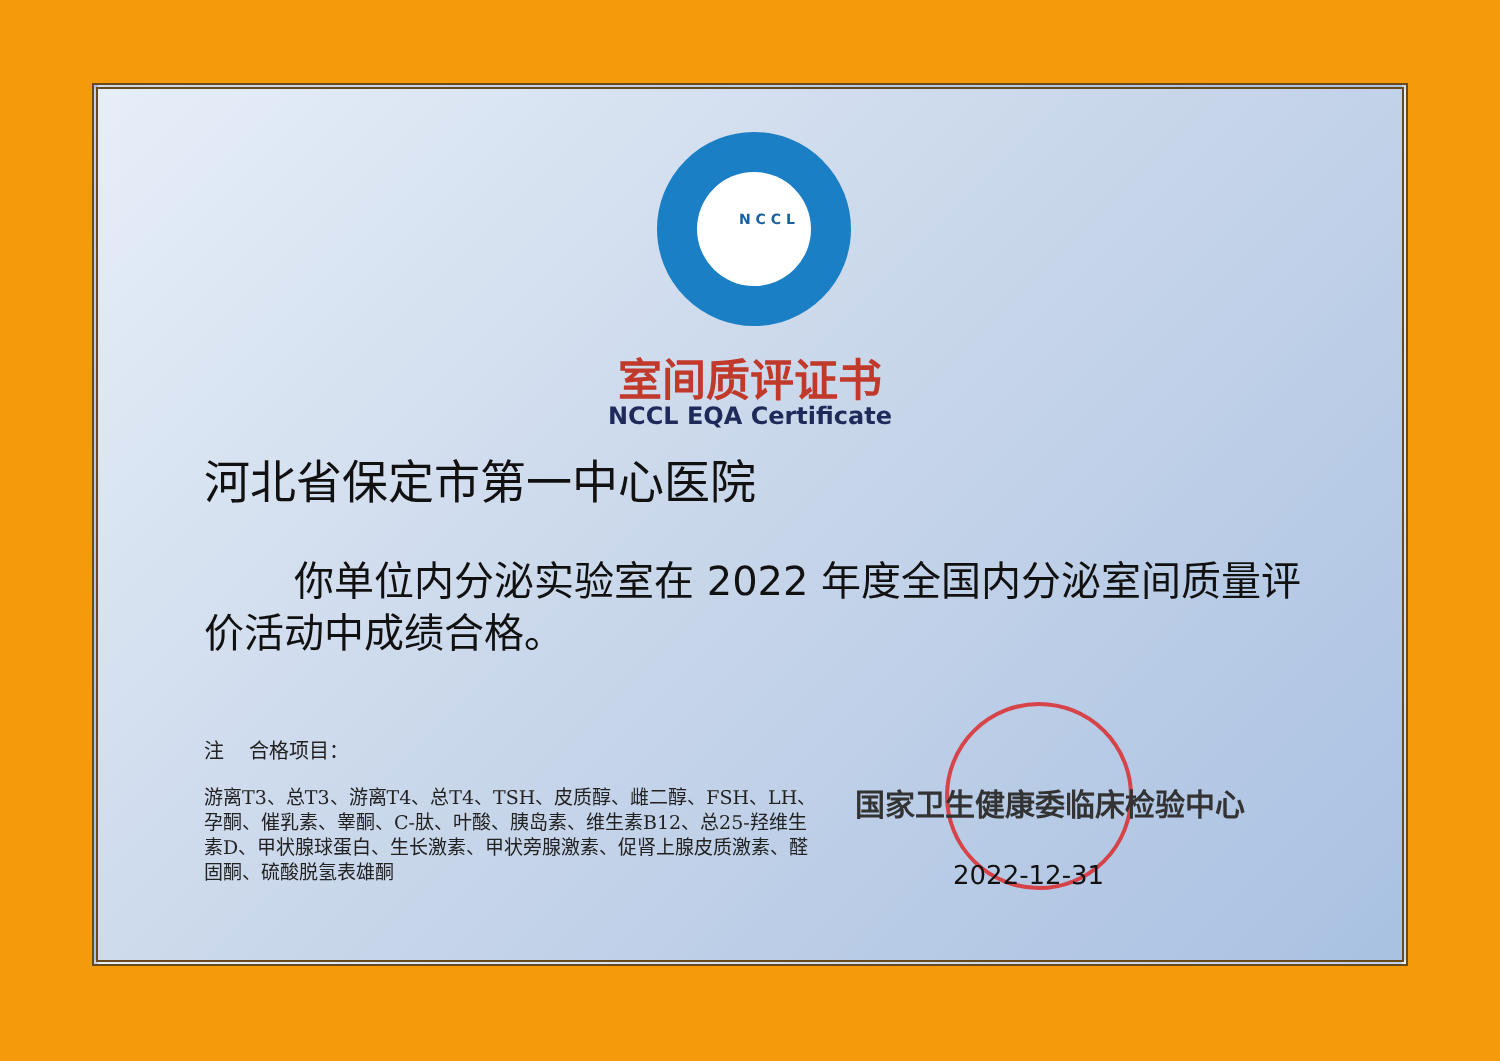N C C L
室间质评证书
NCCL EQA Certificate
河北省保定市第一中心医院
你单位内分泌实验室在 2022 年度全国内分泌室间质量评价活动中成绩合格。
注 合格项目：
游离T3、总T3、游离T4、总T4、TSH、皮质醇、雌二醇、FSH、LH、孕酮、催乳素、睾酮、C-肽、叶酸、胰岛素、维生素B12、总25-羟维生素D、甲状腺球蛋白、生长激素、甲状旁腺激素、促肾上腺皮质激素、醛固酮、硫酸脱氢表雄酮
国家卫生健康委临床检验中心
2022-12-31